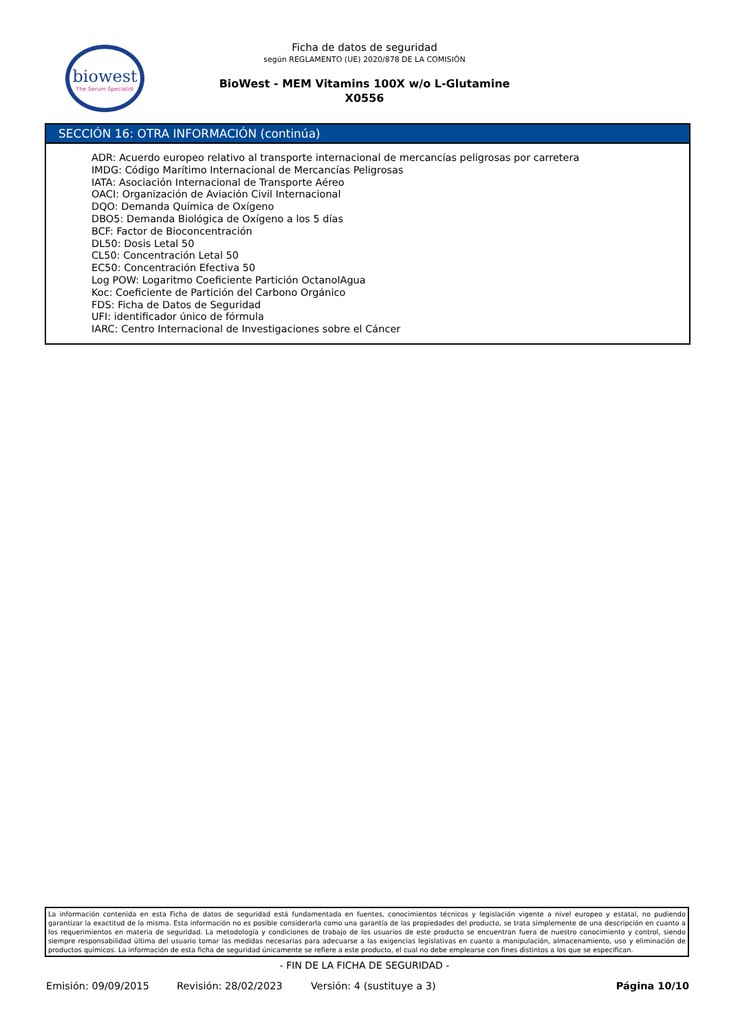biowest
The Serum Specialist
Ficha de datos de seguridad
según REGLAMENTO (UE) 2020/878 DE LA COMISIÓN
BioWest - MEM Vitamins 100X w/o L-Glutamine
X0556
SECCIÓN 16: OTRA INFORMACIÓN (continúa)
ADR: Acuerdo europeo relativo al transporte internacional de mercancías peligrosas por carretera
IMDG: Código Marítimo Internacional de Mercancías Peligrosas
IATA: Asociación Internacional de Transporte Aéreo
OACI: Organización de Aviación Civil Internacional
DQO: Demanda Química de Oxígeno
DBO5: Demanda Biológica de Oxígeno a los 5 días
BCF: Factor de Bioconcentración
DL50: Dosis Letal 50
CL50: Concentración Letal 50
EC50: Concentración Efectiva 50
Log POW: Logaritmo Coeficiente Partición OctanolAgua
Koc: Coeficiente de Partición del Carbono Orgánico
FDS: Ficha de Datos de Seguridad
UFI: identificador único de fórmula
IARC: Centro Internacional de Investigaciones sobre el Cáncer
La información contenida en esta Ficha de datos de seguridad está fundamentada en fuentes, conocimientos técnicos y legislación vigente a nivel europeo y estatal, no pudiendo garantizar la exactitud de la misma. Esta información no es posible considerarla como una garantía de las propiedades del producto, se trata simplemente de una descripción en cuanto a los requerimientos en materia de seguridad. La metodología y condiciones de trabajo de los usuarios de este producto se encuentran fuera de nuestro conocimiento y control, siendo siempre responsabilidad última del usuario tomar las medidas necesarias para adecuarse a las exigencias legislativas en cuanto a manipulación, almacenamiento, uso y eliminación de productos químicos. La información de esta ficha de seguridad únicamente se refiere a este producto, el cual no debe emplearse con fines distintos a los que se especifican.
- FIN DE LA FICHA DE SEGURIDAD -
Emisión: 09/09/2015 Revisión: 28/02/2023 Versión: 4 (sustituye a 3) Página 10/10